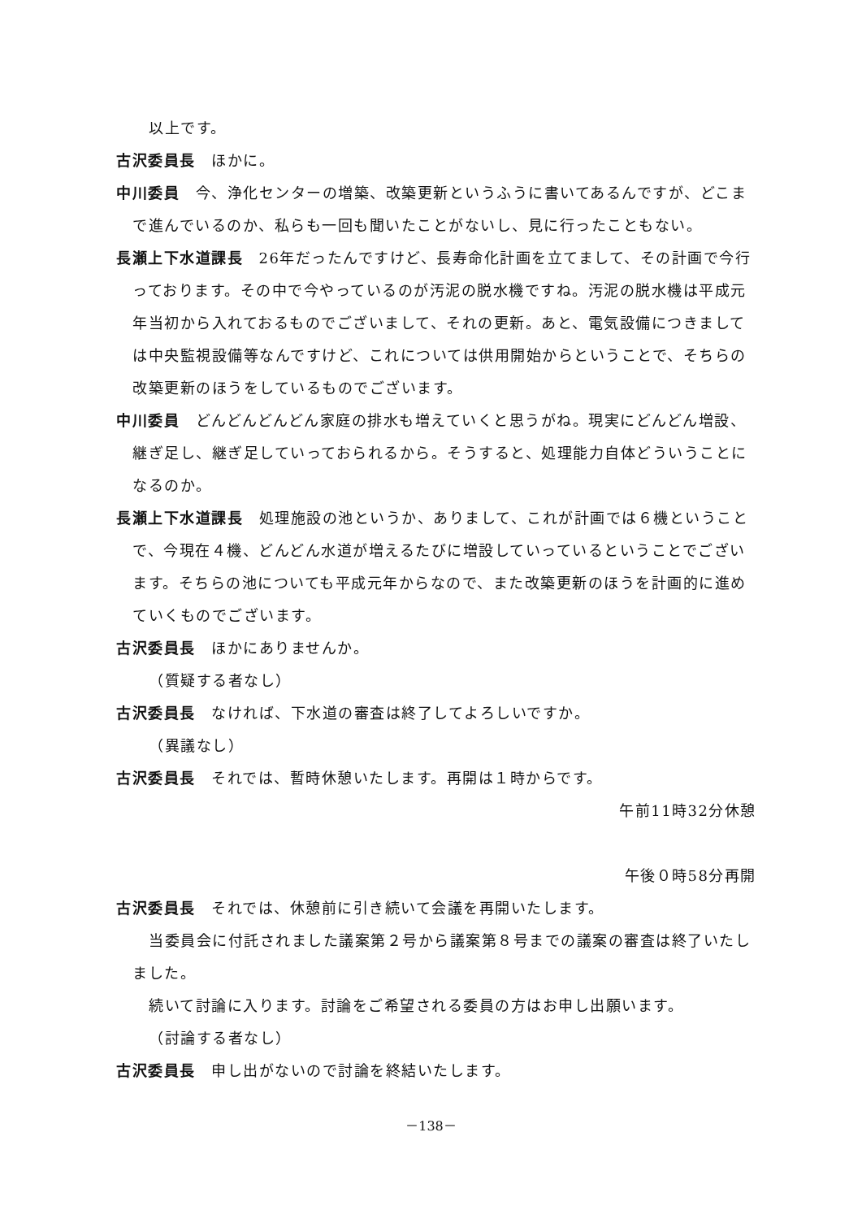以上です。
古沢委員長　ほかに。
中川委員　今、浄化センターの増築、改築更新というふうに書いてあるんですが、どこまで進んでいるのか、私らも一回も聞いたことがないし、見に行ったこともない。
長瀬上下水道課長　26年だったんですけど、長寿命化計画を立てまして、その計画で今行っております。その中で今やっているのが汚泥の脱水機ですね。汚泥の脱水機は平成元年当初から入れておるものでございまして、それの更新。あと、電気設備につきましては中央監視設備等なんですけど、これについては供用開始からということで、そちらの改築更新のほうをしているものでございます。
中川委員　どんどんどんどん家庭の排水も増えていくと思うがね。現実にどんどん増設、継ぎ足し、継ぎ足していっておられるから。そうすると、処理能力自体どういうことになるのか。
長瀬上下水道課長　処理施設の池というか、ありまして、これが計画では６機ということで、今現在４機、どんどん水道が増えるたびに増設していっているということでございます。そちらの池についても平成元年からなので、また改築更新のほうを計画的に進めていくものでございます。
古沢委員長　ほかにありませんか。
（質疑する者なし）
古沢委員長　なければ、下水道の審査は終了してよろしいですか。
（異議なし）
古沢委員長　それでは、暫時休憩いたします。再開は１時からです。
午前11時32分休憩
午後０時58分再開
古沢委員長　それでは、休憩前に引き続いて会議を再開いたします。
当委員会に付託されました議案第２号から議案第８号までの議案の審査は終了いたしました。
続いて討論に入ります。討論をご希望される委員の方はお申し出願います。
（討論する者なし）
古沢委員長　申し出がないので討論を終結いたします。
－138－